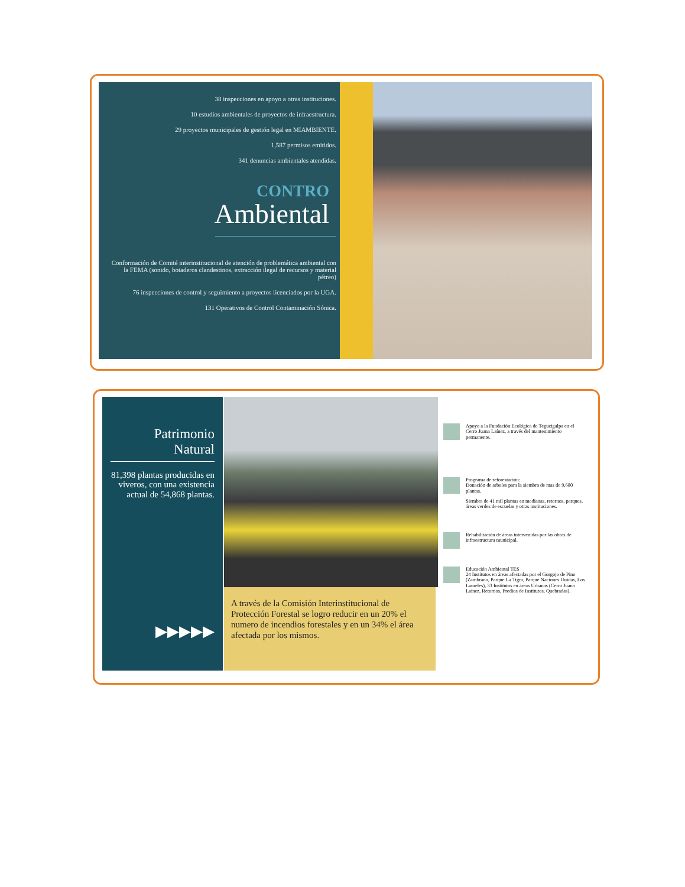38 inspecciones en apoyo a otras instituciones.
10 estudios ambientales de proyectos de infraestructura.
29 proyectos municipales de gestión legal en MIAMBIENTE.
1,587 permisos emitidos.
341 denuncias ambientales atendidas.
CONTRO
Ambiental
Conformación de Comité interinstitucional de atención de problemática ambiental con la FEMA (sonido, botaderos clandestinos, extracción ilegal de recursos y material pétreo)
76 inspecciones de control y seguimiento a proyectos licenciados por la UGA.
131 Operativos de Control Contaminación Sónica.
Patrimonio Natural
81,398 plantas producidas en viveros, con una existencia actual de 54,868 plantas.
▶▶▶▶▶
A través de la Comisión Interinstitucional de Protección Forestal se logro reducir en un 20% el numero de incendios forestales y en un 34% el área afectada por los mismos.
Apoyo a la Fundación Ecológica de Tegucigalpa en el Cerro Juana Laínez, a través del mantenimiento permanente.
Programa de reforestación:
Donación de arboles para la siembra de mas de 9,680 plantas.
Siembra de 41 mil plantas en medianas, retornos, parques, áreas verdes de escuelas y otras instituciones.
Rehabilitación de áreas intervenidas por las obras de infraestructura municipal.
Educación Ambiental TES
24 Institutos en áreas afectadas por el Gorgojo de Pino (Zambrano, Parque La Tigra, Parque Naciones Unidas, Los Laureles), 33 Institutos en áreas Urbanas (Cerro Juana Laínez, Retornos, Predios de Institutos, Quebradas).